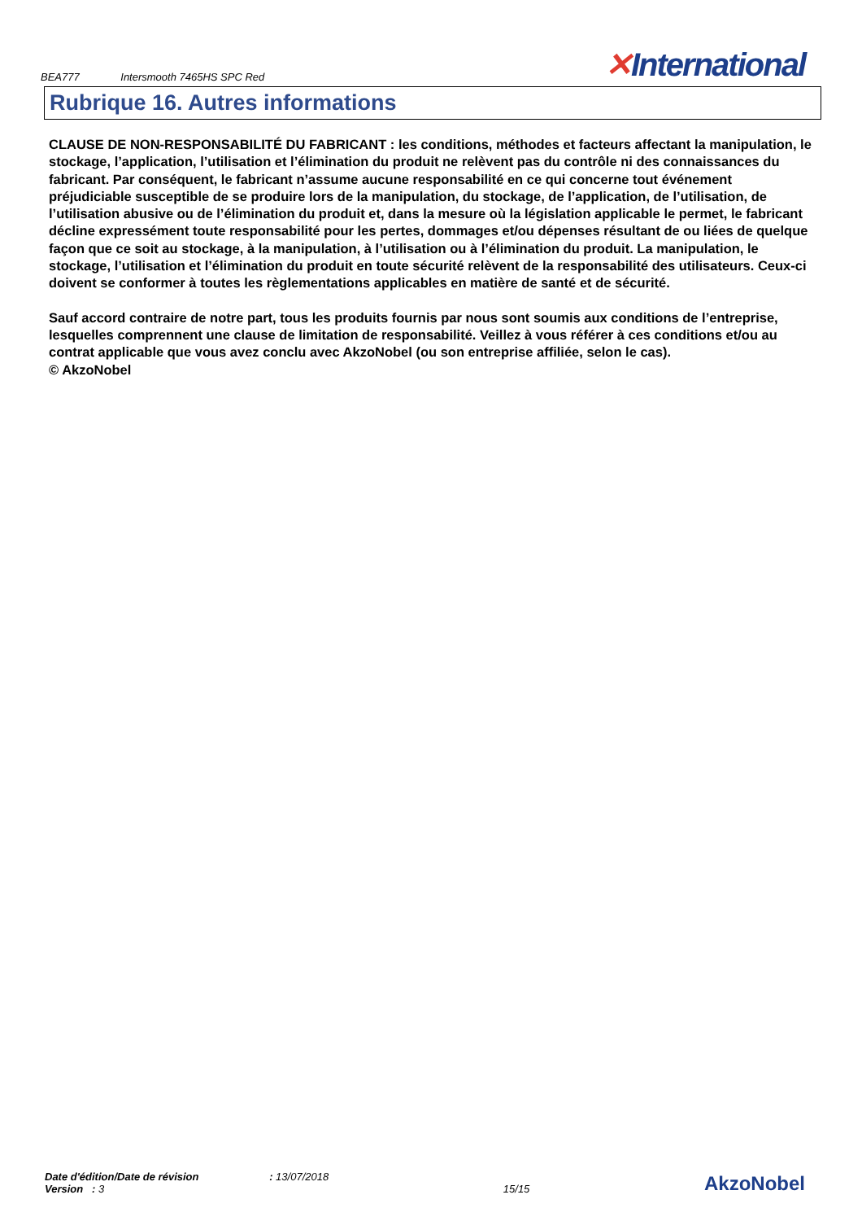BEA777 Intersmooth 7465HS SPC Red
✕International
Rubrique 16. Autres informations
CLAUSE DE NON-RESPONSABILITÉ DU FABRICANT : les conditions, méthodes et facteurs affectant la manipulation, le stockage, l’application, l’utilisation et l’élimination du produit ne relèvent pas du contrôle ni des connaissances du fabricant. Par conséquent, le fabricant n’assume aucune responsabilité en ce qui concerne tout événement préjudiciable susceptible de se produire lors de la manipulation, du stockage, de l’application, de l’utilisation, de l’utilisation abusive ou de l’élimination du produit et, dans la mesure où la législation applicable le permet, le fabricant décline expressément toute responsabilité pour les pertes, dommages et/ou dépenses résultant de ou liées de quelque façon que ce soit au stockage, à la manipulation, à l’utilisation ou à l’élimination du produit. La manipulation, le stockage, l’utilisation et l’élimination du produit en toute sécurité relèvent de la responsabilité des utilisateurs. Ceux-ci doivent se conformer à toutes les règlementations applicables en matière de santé et de sécurité.
Sauf accord contraire de notre part, tous les produits fournis par nous sont soumis aux conditions de l’entreprise, lesquelles comprennent une clause de limitation de responsabilité. Veillez à vous référer à ces conditions et/ou au contrat applicable que vous avez conclu avec AkzoNobel (ou son entreprise affiliée, selon le cas).
© AkzoNobel
Date d'édition/Date de révision : 13/07/2018
Version : 3
15/15
AkzoNobel